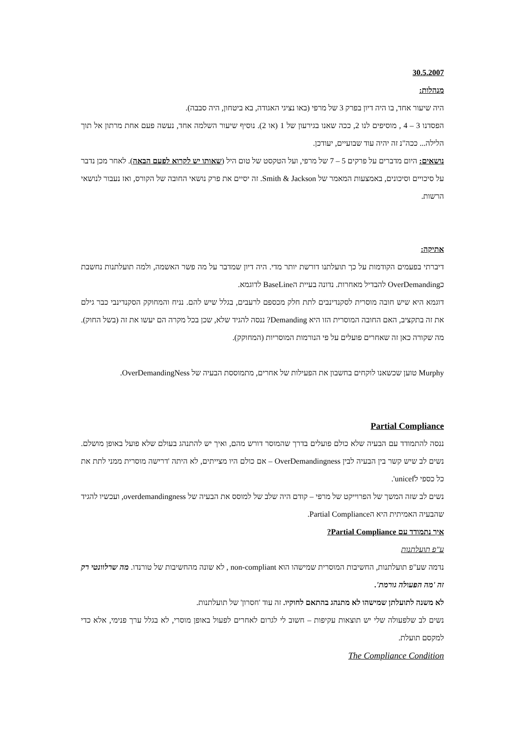30.5.2007
מנהלות:
היה שיעור אחד, בו היה דיון בפרק 3 של מרפי (באו נציגי האגודה, בא ביטחון, היה סבבה).
הפסדנו 3 – 4 , מוסיפים לנו 2, ככה שאנו בגירעון של 1 (או 2). נוסיף שיעור השלמה אחד, נעשה פעם אחת מרתון אל תוך הלילה... ככה"נ זה יהיה עוד שבועיים, יעודכן.
נושאים: היום מדברים על פרקים 5 – 7 של מרפי, ועל הטקסט של טום היל (שאותו יש לקרוא לפעם הבאה). לאחר מכן נדבר על סיכויים וסיכונים, באמצעות המאמר של Smith & Jackson. זה יסיים את פרק נושאי החובה של הקורס, ואז נעבור לנושאי הרשות.
אתיקה:
דיברתי בפעמים הקודמות על כך תועלתנו דורשת יותר מדי. היה דיון שמדבר על מה פשר האשמה, ולמה תועלתנות נחשבת כOverDemanding להבדיל מאחרות. נדונה בעיית הBaseLine לדוגמא.
דוגמא היא שיש חובה מוסרית לסקנדינבים לתת חלק מכספם לרעבים, בגלל שיש להם. נניח והמחוקק הסקנדינבי כבר גילם את זה בתקציב, האם החובה המוסרית הזו היא Demanding? ננסה להגיד שלא, שכן בכל מקרה הם יעשו את זה (בשל החוק). מה שקורה כאן זה שאחרים פועלים על פי הנורמות המוסריות (המחוקק).
Murphy טוען שכשאנו לוקחים בחשבון את הפעילות של אחרים, מתמוססת הבעיה של OverDemandingNess.
Partial Compliance
ננסה להתמודד עם הבעיה שלא כולם פועלים בדרך שהמוסר דורש מהם, ואיך יש להתנהג בעולם שלא פועל באופן מושלם. נשים לב שיש קשר בין הבעיה לבין OverDemandingness – אם כולם היו מצייתים, לא היתה 'דרישה מוסרית ממני לתת את כל כספי לunicef'.
נשים לב שזה המשך של הפרוייקט של מרפי – קודם היה שלב של למוסס את הבעיה של overdemandingness, ועכשיו להגיד שהבעיה האמיתית היא הPartial Compliance.
איך נתמודד עם Partial Compliance?
ע"פ תועלתנות
נדמה שע"פ תועלתנות, החשיבות המוסרית שמישהו הוא non-compliant , לא שונה מהחשיבות של טורנדו. מה שרלוונטי רק זה 'מה הפעולה גורמת'.
לא משנה לתועלתן שמישהו לא מתנהג בהתאם לחוקיו. זה עוד 'חסרון' של תועלתנות.
נשים לב שלפעולה שלי יש תוצאות עקיפות – חשוב לי לגרום לאחרים לפעול באופן מוסרי, לא בגלל ערך פנימי, אלא כדי למקסם תועלת.
The Compliance Condition